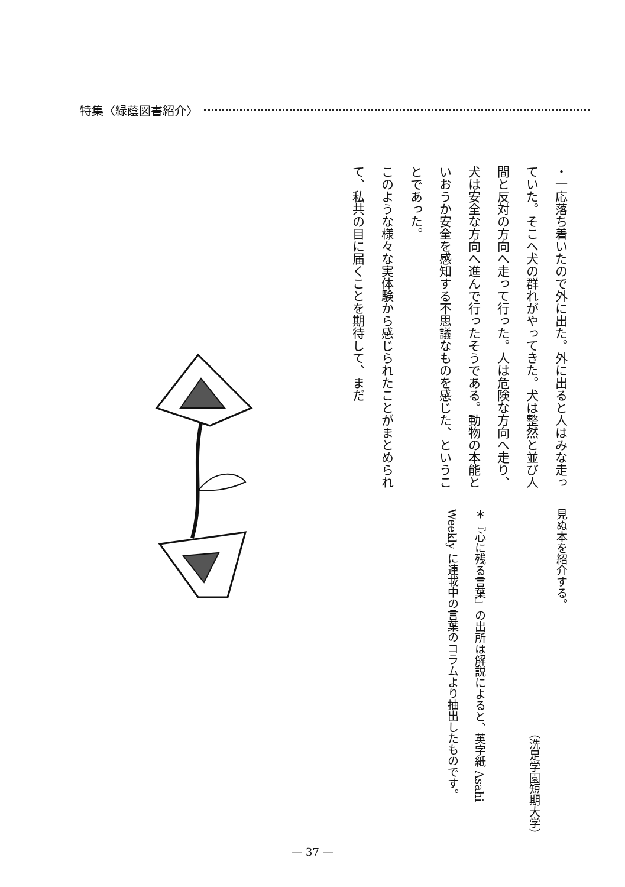特集〈緑蔭図書紹介〉
・一応落ち着いたので外に出た。外に出ると人はみな走っていた。そこへ犬の群れがやってきた。犬は整然と並び人間と反対の方向へ走って行った。人は危険な方向へ走り、犬は安全な方向へ進んで行ったそうである。動物の本能といおうか安全を感知する不思議なものを感じた、ということであった。
このような様々な実体験から感じられたことがまとめられて、私共の目に届くことを期待して、まだ
見ぬ本を紹介する。
（洗足学園短期大学）
＊『心に残る言葉』の出所は解説によると、英字紙 Asahi Weekly に連載中の言葉のコラムより抽出したものです。
— 37 —